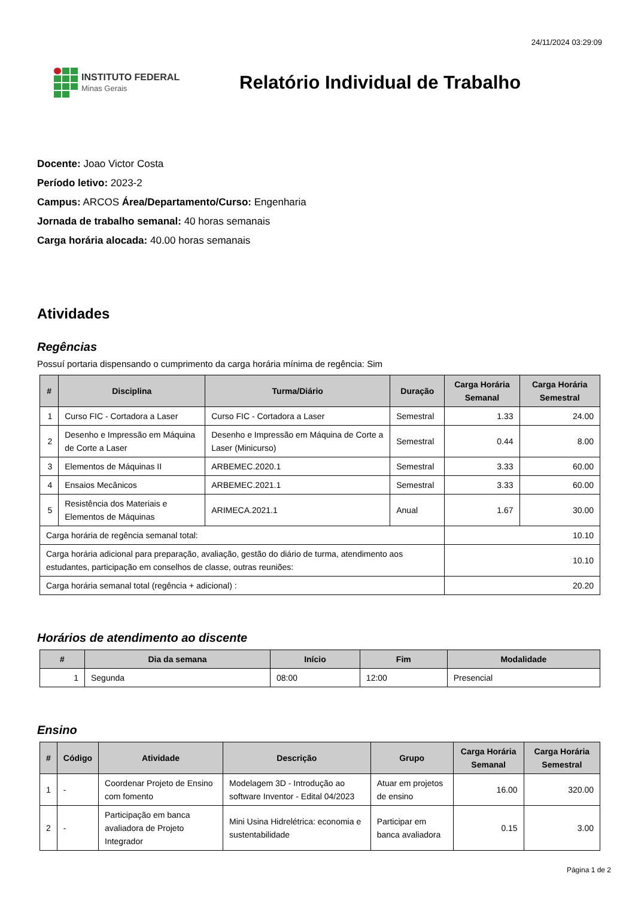24/11/2024 03:29:09
INSTITUTO FEDERAL
Minas Gerais
Relatório Individual de Trabalho
Docente: Joao Victor Costa
Período letivo: 2023-2
Campus: ARCOS Área/Departamento/Curso: Engenharia
Jornada de trabalho semanal: 40 horas semanais
Carga horária alocada: 40.00 horas semanais
Atividades
Regências
Possuí portaria dispensando o cumprimento da carga horária mínima de regência: Sim
| # | Disciplina | Turma/Diário | Duração | Carga Horária Semanal | Carga Horária Semestral |
| --- | --- | --- | --- | --- | --- |
| 1 | Curso FIC - Cortadora a Laser | Curso FIC - Cortadora a Laser | Semestral | 1.33 | 24.00 |
| 2 | Desenho e Impressão em Máquina de Corte a Laser | Desenho e Impressão em Máquina de Corte a Laser (Minicurso) | Semestral | 0.44 | 8.00 |
| 3 | Elementos de Máquinas II | ARBEMEC.2020.1 | Semestral | 3.33 | 60.00 |
| 4 | Ensaios Mecânicos | ARBEMEC.2021.1 | Semestral | 3.33 | 60.00 |
| 5 | Resistência dos Materiais e Elementos de Máquinas | ARIMECA.2021.1 | Anual | 1.67 | 30.00 |
| Carga horária de regência semanal total: | | | | 10.10 | |
| Carga horária adicional para preparação, avaliação, gestão do diário de turma, atendimento aos estudantes, participação em conselhos de classe, outras reuniões: | | | | 10.10 | |
| Carga horária semanal total (regência + adicional) : | | | | 20.20 | |
Horários de atendimento ao discente
| # | Dia da semana | Início | Fim | Modalidade |
| --- | --- | --- | --- | --- |
| 1 | Segunda | 08:00 | 12:00 | Presencial |
Ensino
| # | Código | Atividade | Descrição | Grupo | Carga Horária Semanal | Carga Horária Semestral |
| --- | --- | --- | --- | --- | --- | --- |
| 1 | - | Coordenar Projeto de Ensino com fomento | Modelagem 3D - Introdução ao software Inventor - Edital 04/2023 | Atuar em projetos de ensino | 16.00 | 320.00 |
| 2 | - | Participação em banca avaliadora de Projeto Integrador | Mini Usina Hidrelétrica: economia e sustentabilidade | Participar em banca avaliadora | 0.15 | 3.00 |
Página 1 de 2